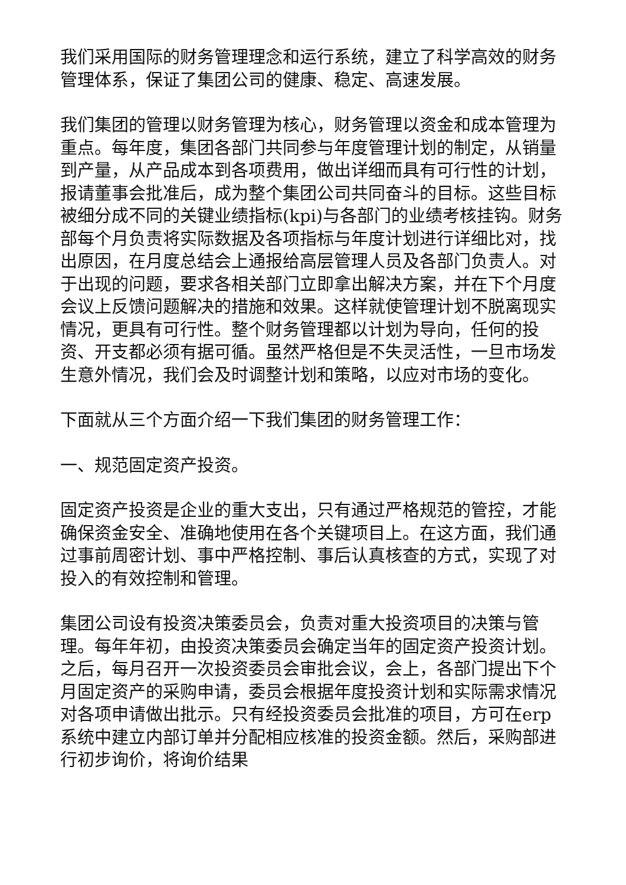我们采用国际的财务管理理念和运行系统，建立了科学高效的财务管理体系，保证了集团公司的健康、稳定、高速发展。
我们集团的管理以财务管理为核心，财务管理以资金和成本管理为重点。每年度，集团各部门共同参与年度管理计划的制定，从销量到产量，从产品成本到各项费用，做出详细而具有可行性的计划，报请董事会批准后，成为整个集团公司共同奋斗的目标。这些目标被细分成不同的关键业绩指标(kpi)与各部门的业绩考核挂钩。财务部每个月负责将实际数据及各项指标与年度计划进行详细比对，找出原因，在月度总结会上通报给高层管理人员及各部门负责人。对于出现的问题，要求各相关部门立即拿出解决方案，并在下个月度会议上反馈问题解决的措施和效果。这样就使管理计划不脱离现实情况，更具有可行性。整个财务管理都以计划为导向，任何的投资、开支都必须有据可循。虽然严格但是不失灵活性，一旦市场发生意外情况，我们会及时调整计划和策略，以应对市场的变化。
下面就从三个方面介绍一下我们集团的财务管理工作：
一、规范固定资产投资。
固定资产投资是企业的重大支出，只有通过严格规范的管控，才能确保资金安全、准确地使用在各个关键项目上。在这方面，我们通过事前周密计划、事中严格控制、事后认真核查的方式，实现了对投入的有效控制和管理。
集团公司设有投资决策委员会，负责对重大投资项目的决策与管理。每年年初，由投资决策委员会确定当年的固定资产投资计划。之后，每月召开一次投资委员会审批会议，会上，各部门提出下个月固定资产的采购申请，委员会根据年度投资计划和实际需求情况对各项申请做出批示。只有经投资委员会批准的项目，方可在erp系统中建立内部订单并分配相应核准的投资金额。然后，采购部进行初步询价，将询价结果